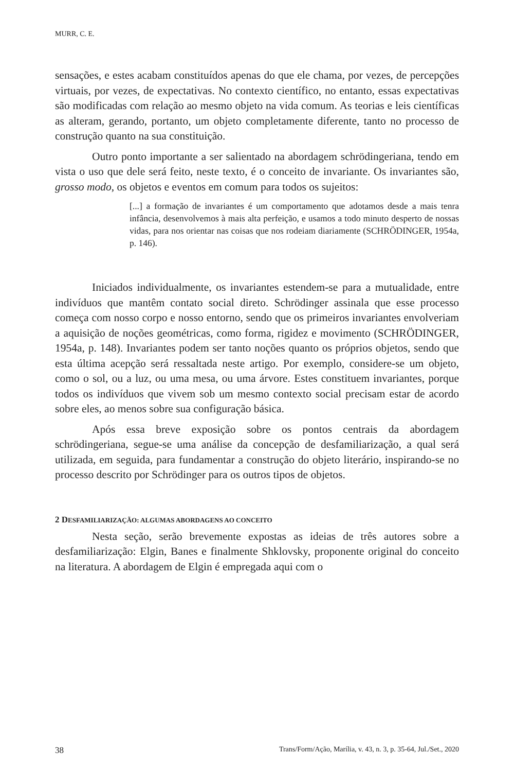MURR, C. E.
sensações, e estes acabam constituídos apenas do que ele chama, por vezes, de percepções virtuais, por vezes, de expectativas. No contexto científico, no entanto, essas expectativas são modificadas com relação ao mesmo objeto na vida comum. As teorias e leis científicas as alteram, gerando, portanto, um objeto completamente diferente, tanto no processo de construção quanto na sua constituição.
Outro ponto importante a ser salientado na abordagem schrödingeriana, tendo em vista o uso que dele será feito, neste texto, é o conceito de invariante. Os invariantes são, grosso modo, os objetos e eventos em comum para todos os sujeitos:
[...] a formação de invariantes é um comportamento que adotamos desde a mais tenra infância, desenvolvemos à mais alta perfeição, e usamos a todo minuto desperto de nossas vidas, para nos orientar nas coisas que nos rodeiam diariamente (SCHRÖDINGER, 1954a, p. 146).
Iniciados individualmente, os invariantes estendem-se para a mutualidade, entre indivíduos que mantêm contato social direto. Schrödinger assinala que esse processo começa com nosso corpo e nosso entorno, sendo que os primeiros invariantes envolveriam a aquisição de noções geométricas, como forma, rigidez e movimento (SCHRÖDINGER, 1954a, p. 148). Invariantes podem ser tanto noções quanto os próprios objetos, sendo que esta última acepção será ressaltada neste artigo. Por exemplo, considere-se um objeto, como o sol, ou a luz, ou uma mesa, ou uma árvore. Estes constituem invariantes, porque todos os indivíduos que vivem sob um mesmo contexto social precisam estar de acordo sobre eles, ao menos sobre sua configuração básica.
Após essa breve exposição sobre os pontos centrais da abordagem schrödingeriana, segue-se uma análise da concepção de desfamiliarização, a qual será utilizada, em seguida, para fundamentar a construção do objeto literário, inspirando-se no processo descrito por Schrödinger para os outros tipos de objetos.
2 DESFAMILIARIZAÇÃO: ALGUMAS ABORDAGENS AO CONCEITO
Nesta seção, serão brevemente expostas as ideias de três autores sobre a desfamiliarização: Elgin, Banes e finalmente Shklovsky, proponente original do conceito na literatura. A abordagem de Elgin é empregada aqui com o
38 Trans/Form/Ação, Marília, v. 43, n. 3, p. 35-64, Jul./Set., 2020